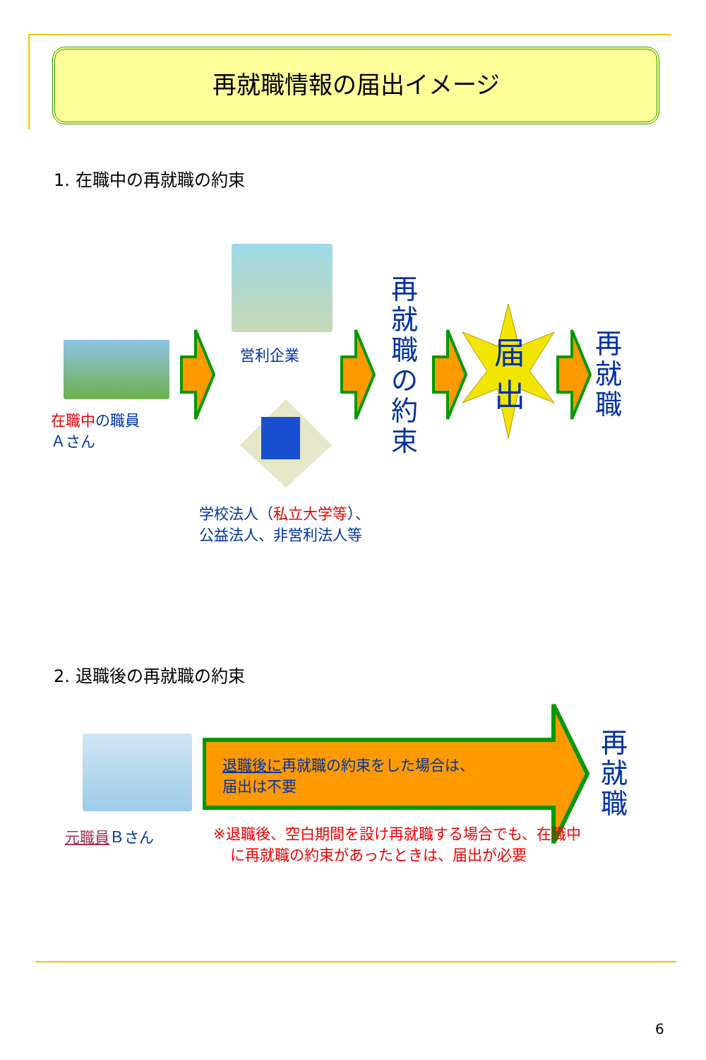再就職情報の届出イメージ
1. 在職中の再就職の約束
在職中の職員
Ａさん
営利企業
学校法人（私立大学等）、
公益法人、非営利法人等
再就職の約束
届出
再就職
2. 退職後の再就職の約束
元職員Ｂさん
退職後に再就職の約束をした場合は、
届出は不要
再就職
※退職後、空白期間を設け再就職する場合でも、在職中に再就職の約束があったときは、届出が必要
6